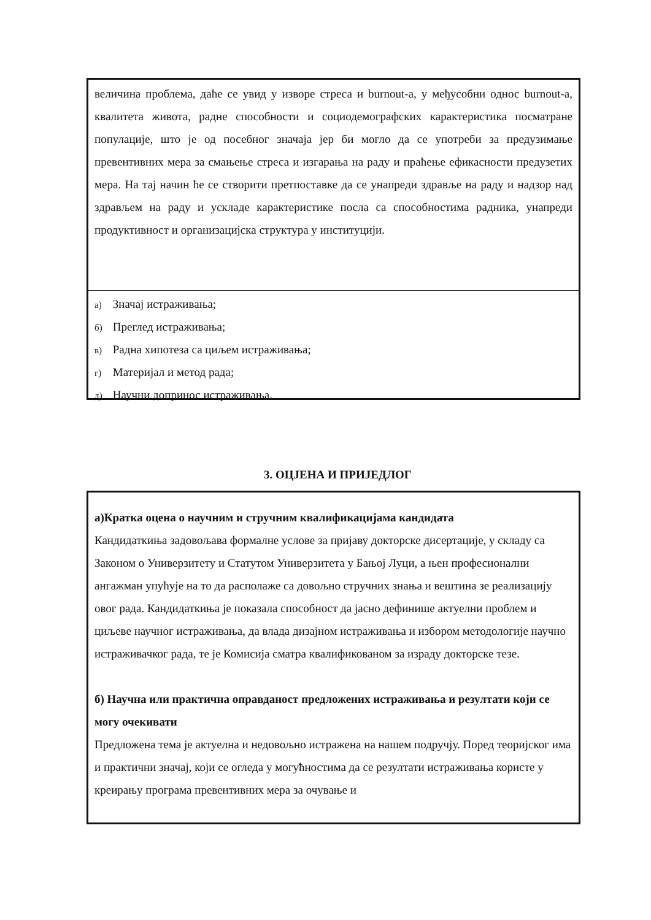величина проблема, даће се увид у изворе стреса и burnout-a, у међусобни однос burnout-a, квалитета живота, радне способности и социодемографских карактеристика посматране популације, што је од посебног значаја јер би могло да се употреби за предузимање превентивних мера за смањење стреса и изгарања на раду и праћење ефикасности предузетих мера. На тај начин ће се створити претпоставке да се унапреди здравље на раду и надзор над здрављем на раду и ускладе карактеристике посла са способностима радника, унапреди продуктивност и организацијска структура у институцији.
а) Значај истраживања;
б) Преглед истраживања;
в) Радна хипотеза са циљем истраживања;
г) Материјал и метод рада;
д) Научни допринос истраживања.
3. ОЦЈЕНА И ПРИЈЕДЛОГ
а)Кратка оцена о научним и стручним квалификацијама кандидата
Кандидаткиња задовољава формалне услове за пријаву докторске дисертације, у складу са Законом о Универзитету и Статутом Универзитета у Бањој Луци, а њен професионални ангажман упућује на то да располаже са довољно стручних знања и вештина зе реализацију овог рада. Кандидаткиња је показала способност да јасно дефинише актуелни проблем и циљеве научног истраживања, да влада дизајном истраживања и избором методологије научно истраживачког рада, те је Комисија сматра квалификованом за израду докторске тезе.
б) Научна или практична оправданост предложених истраживања и резултати који се могу очекивати
Предложена тема је актуелна и недовољно истражена на нашем подручју. Поред теоријског има и практични значај, који се огледа у могућностима да се резултати истраживања користе у креирању програма превентивних мера за очување и